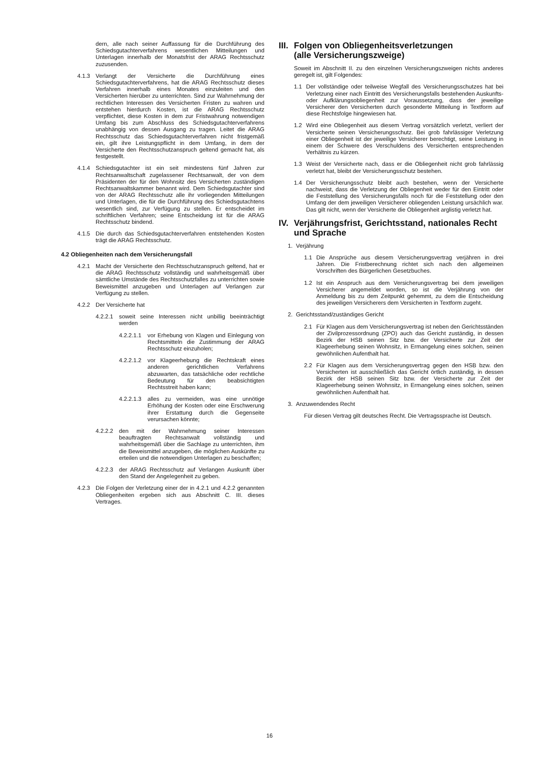dern, alle nach seiner Auffassung für die Durchführung des Schiedsgutachterverfahrens wesentlichen Mitteilungen und Unterlagen innerhalb der Monatsfrist der ARAG Rechtsschutz zuzusenden.
4.1.3 Verlangt der Versicherte die Durchführung eines Schiedsgutachterverfahrens, hat die ARAG Rechtsschutz dieses Verfahren innerhalb eines Monates einzuleiten und den Versicherten hierüber zu unterrichten. Sind zur Wahrnehmung der rechtlichen Interessen des Versicherten Fristen zu wahren und entstehen hierdurch Kosten, ist die ARAG Rechtsschutz verpflichtet, diese Kosten in dem zur Fristwahrung notwendigen Umfang bis zum Abschluss des Schiedsgutachterverfahrens unabhängig von dessen Ausgang zu tragen. Leitet die ARAG Rechtsschutz das Schiedsgutachterverfahren nicht fristgemäß ein, gilt ihre Leistungspflicht in dem Umfang, in dem der Versicherte den Rechtsschutzanspruch geltend gemacht hat, als festgestellt.
4.1.4 Schiedsgutachter ist ein seit mindestens fünf Jahren zur Rechtsanwaltschaft zugelassener Rechtsanwalt, der von dem Präsidenten der für den Wohnsitz des Versicherten zuständigen Rechtsanwaltskammer benannt wird. Dem Schiedsgutachter sind von der ARAG Rechtsschutz alle ihr vorliegenden Mitteilungen und Unterlagen, die für die Durchführung des Schiedsgutachtens wesentlich sind, zur Verfügung zu stellen. Er entscheidet im schriftlichen Verfahren; seine Entscheidung ist für die ARAG Rechtsschutz bindend.
4.1.5 Die durch das Schiedsgutachterverfahren entstehenden Kosten trägt die ARAG Rechtsschutz.
4.2 Obliegenheiten nach dem Versicherungsfall
4.2.1 Macht der Versicherte den Rechtsschutzanspruch geltend, hat er die ARAG Rechtsschutz vollständig und wahrheitsgemäß über sämtliche Umstände des Rechtsschutzfalles zu unterrichten sowie Beweismittel anzugeben und Unterlagen auf Verlangen zur Verfügung zu stellen.
4.2.2 Der Versicherte hat
4.2.2.1 soweit seine Interessen nicht unbillig beeinträchtigt werden
4.2.2.1.1 vor Erhebung von Klagen und Einlegung von Rechtsmitteln die Zustimmung der ARAG Rechtsschutz einzuholen;
4.2.2.1.2 vor Klageerhebung die Rechtskraft eines anderen gerichtlichen Verfahrens abzuwarten, das tatsächliche oder rechtliche Bedeutung für den beabsichtigten Rechtsstreit haben kann;
4.2.2.1.3 alles zu vermeiden, was eine unnötige Erhöhung der Kosten oder eine Erschwerung ihrer Erstattung durch die Gegenseite verursachen könnte;
4.2.2.2 den mit der Wahrnehmung seiner Interessen beauftragten Rechtsanwalt vollständig und wahrheitsgemäß über die Sachlage zu unterrichten, ihm die Beweismittel anzugeben, die möglichen Auskünfte zu erteilen und die notwendigen Unterlagen zu beschaffen;
4.2.2.3 der ARAG Rechtsschutz auf Verlangen Auskunft über den Stand der Angelegenheit zu geben.
4.2.3 Die Folgen der Verletzung einer der in 4.2.1 und 4.2.2 genannten Obliegenheiten ergeben sich aus Abschnitt C. III. dieses Vertrages.
III. Folgen von Obliegenheitsverletzungen
(alle Versicherungszweige)
Soweit im Abschnitt II. zu den einzelnen Versicherungszweigen nichts anderes geregelt ist, gilt Folgendes:
1.1 Der vollständige oder teilweise Wegfall des Versicherungsschutzes hat bei Verletzung einer nach Eintritt des Versicherungsfalls bestehenden Auskunfts- oder Aufklärungsobliegenheit zur Voraussetzung, dass der jeweilige Versicherer den Versicherten durch gesonderte Mitteilung in Textform auf diese Rechtsfolge hingewiesen hat.
1.2 Wird eine Obliegenheit aus diesem Vertrag vorsätzlich verletzt, verliert der Versicherte seinen Versicherungsschutz. Bei grob fahrlässiger Verletzung einer Obliegenheit ist der jeweilige Versicherer berechtigt, seine Leistung in einem der Schwere des Verschuldens des Versicherten entsprechenden Verhältnis zu kürzen.
1.3 Weist der Versicherte nach, dass er die Obliegenheit nicht grob fahrlässig verletzt hat, bleibt der Versicherungsschutz bestehen.
1.4 Der Versicherungsschutz bleibt auch bestehen, wenn der Versicherte nachweist, dass die Verletzung der Obliegenheit weder für den Eintritt oder die Feststellung des Versicherungsfalls noch für die Feststellung oder den Umfang der dem jeweiligen Versicherer obliegenden Leistung ursächlich war. Das gilt nicht, wenn der Versicherte die Obliegenheit arglistig verletzt hat.
IV. Verjährungsfrist, Gerichtsstand, nationales Recht und Sprache
1. Verjährung
1.1 Die Ansprüche aus diesem Versicherungsvertrag verjähren in drei Jahren. Die Fristberechnung richtet sich nach den allgemeinen Vorschriften des Bürgerlichen Gesetzbuches.
1.2 Ist ein Anspruch aus dem Versicherungsvertrag bei dem jeweiligen Versicherer angemeldet worden, so ist die Verjährung von der Anmeldung bis zu dem Zeitpunkt gehemmt, zu dem die Entscheidung des jeweiligen Versicherers dem Versicherten in Textform zugeht.
2. Gerichtsstand/zuständiges Gericht
2.1 Für Klagen aus dem Versicherungsvertrag ist neben den Gerichtsständen der Zivilprozessordnung (ZPO) auch das Gericht zuständig, in dessen Bezirk der HSB seinen Sitz bzw. der Versicherte zur Zeit der Klageerhebung seinen Wohnsitz, in Ermangelung eines solchen, seinen gewöhnlichen Aufenthalt hat.
2.2 Für Klagen aus dem Versicherungsvertrag gegen den HSB bzw. den Versicherten ist ausschließlich das Gericht örtlich zuständig, in dessen Bezirk der HSB seinen Sitz bzw. der Versicherte zur Zeit der Klageerhebung seinen Wohnsitz, in Ermangelung eines solchen, seinen gewöhnlichen Aufenthalt hat.
3. Anzuwendendes Recht
Für diesen Vertrag gilt deutsches Recht. Die Vertragssprache ist Deutsch.
16